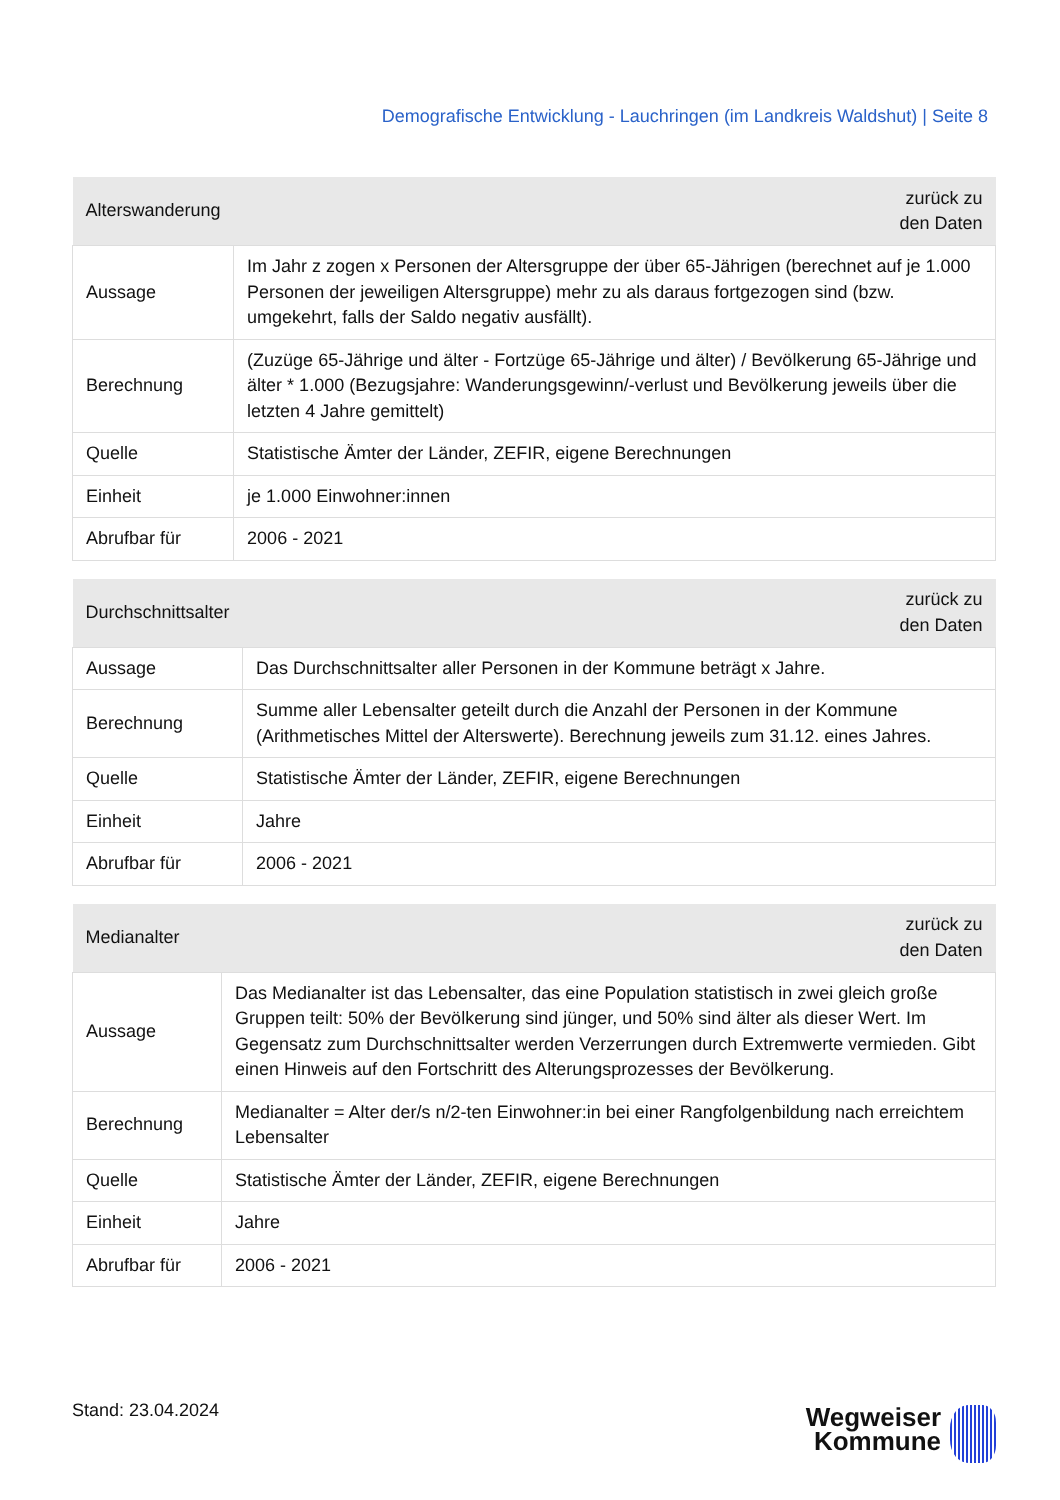Demografische Entwicklung - Lauchringen (im Landkreis Waldshut) | Seite 8
| Alterswanderung | zurück zu den Daten |
| --- | --- |
| Aussage | Im Jahr z zogen x Personen der Altersgruppe der über 65-Jährigen (berechnet auf je 1.000 Personen der jeweiligen Altersgruppe) mehr zu als daraus fortgezogen sind (bzw. umgekehrt, falls der Saldo negativ ausfällt). |
| Berechnung | (Zuzüge 65-Jährige und älter - Fortzüge 65-Jährige und älter) / Bevölkerung 65-Jährige und älter * 1.000 (Bezugsjahre: Wanderungsgewinn/-verlust und Bevölkerung jeweils über die letzten 4 Jahre gemittelt) |
| Quelle | Statistische Ämter der Länder, ZEFIR, eigene Berechnungen |
| Einheit | je 1.000 Einwohner:innen |
| Abrufbar für | 2006 - 2021 |
| Durchschnittsalter | zurück zu den Daten |
| --- | --- |
| Aussage | Das Durchschnittsalter aller Personen in der Kommune beträgt x Jahre. |
| Berechnung | Summe aller Lebensalter geteilt durch die Anzahl der Personen in der Kommune (Arithmetisches Mittel der Alterswerte). Berechnung jeweils zum 31.12. eines Jahres. |
| Quelle | Statistische Ämter der Länder, ZEFIR, eigene Berechnungen |
| Einheit | Jahre |
| Abrufbar für | 2006 - 2021 |
| Medianalter | zurück zu den Daten |
| --- | --- |
| Aussage | Das Medianalter ist das Lebensalter, das eine Population statistisch in zwei gleich große Gruppen teilt: 50% der Bevölkerung sind jünger, und 50% sind älter als dieser Wert. Im Gegensatz zum Durchschnittsalter werden Verzerrungen durch Extremwerte vermieden. Gibt einen Hinweis auf den Fortschritt des Alterungsprozesses der Bevölkerung. |
| Berechnung | Medianalter = Alter der/s n/2-ten Einwohner:in bei einer Rangfolgenbildung nach erreichtem Lebensalter |
| Quelle | Statistische Ämter der Länder, ZEFIR, eigene Berechnungen |
| Einheit | Jahre |
| Abrufbar für | 2006 - 2021 |
Stand: 23.04.2024
Wegweiser
Kommune